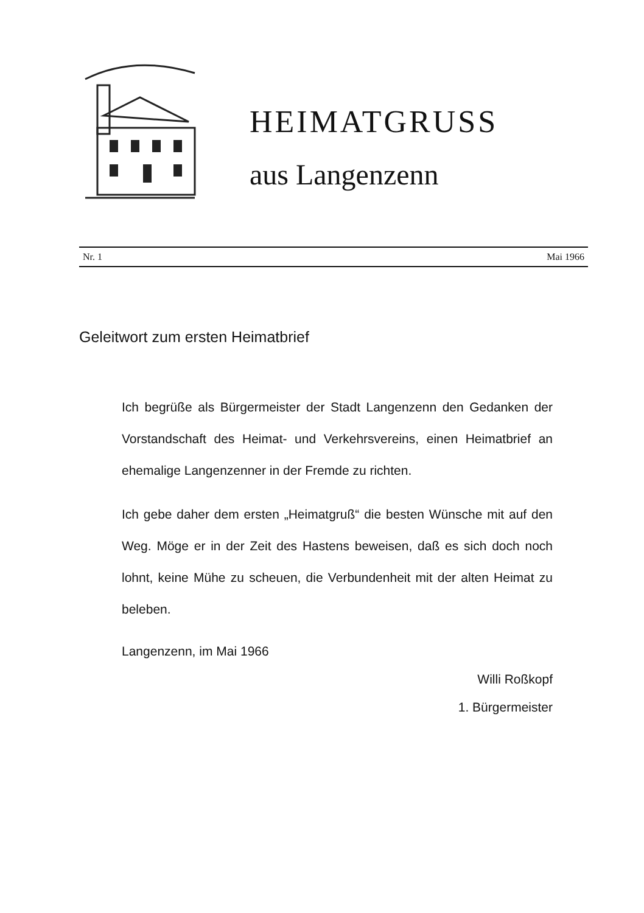HEIMATGRUSS
aus Langenzenn
Nr. 1 Mai 1966
Geleitwort zum ersten Heimatbrief
Ich begrüße als Bürgermeister der Stadt Langenzenn den Gedanken der Vorstandschaft des Heimat- und Verkehrsvereins, einen Heimatbrief an ehemalige Langenzenner in der Fremde zu richten.
Ich gebe daher dem ersten „Heimatgruß“ die besten Wünsche mit auf den Weg. Möge er in der Zeit des Hastens beweisen, daß es sich doch noch lohnt, keine Mühe zu scheuen, die Verbundenheit mit der alten Heimat zu beleben.
Langenzenn, im Mai 1966
Willi Roßkopf
1. Bürgermeister